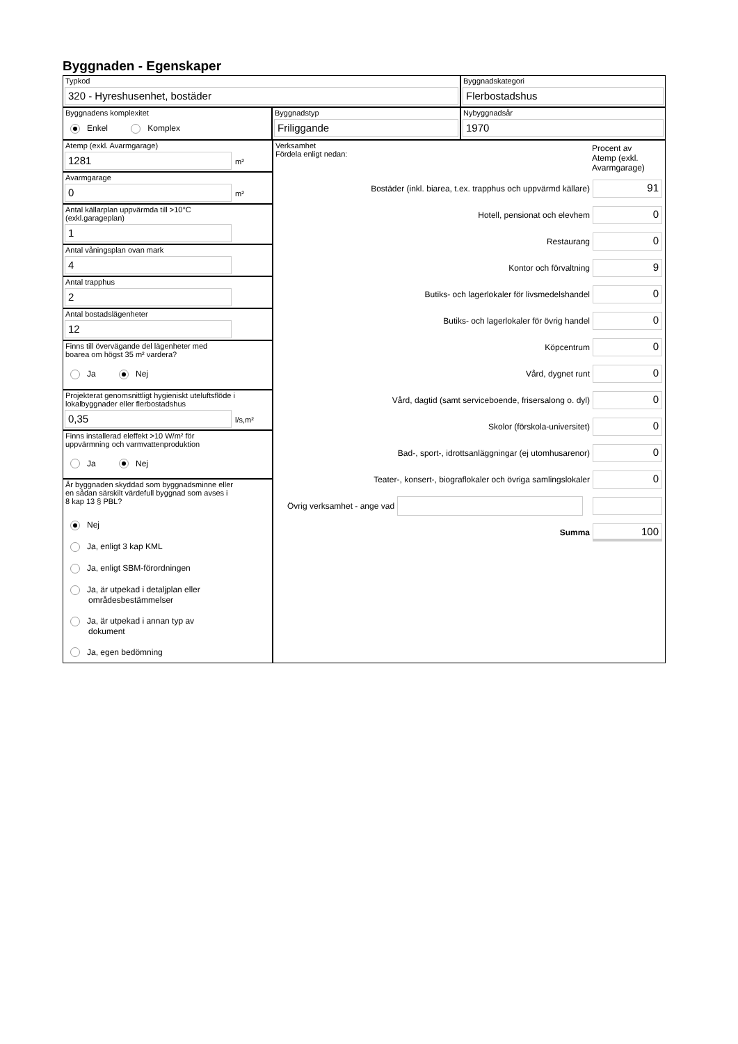Byggnaden - Egenskaper
Typkod
320 - Hyreshusenhet, bostäder
Byggnadskategori
Flerbostadshus
Byggnadens komplexitet
Enkel Komplex
Byggnadstyp
Friliggande
Nybyggnadsår
1970
Atemp (exkl. Avarmgarage)
1281
m²
Avarmgarage
0
m²
Antal källarplan uppvärmda till >10°C
(exkl.garageplan)
1
Antal våningsplan ovan mark
4
Antal trapphus
2
Antal bostadslägenheter
12
Finns till övervägande del lägenheter med
boarea om högst 35 m² vardera?
Ja Nej
Projekterat genomsnittligt hygieniskt uteluftsflöde i
lokalbyggnader eller flerbostadshus
0,35
l/s,m²
Finns installerad eleffekt >10 W/m² för
uppvärmning och varmvattenproduktion
Ja Nej
Är byggnaden skyddad som byggnadsminne eller
en sådan särskilt värdefull byggnad som avses i
8 kap 13 § PBL?
Nej
Ja, enligt 3 kap KML
Ja, enligt SBM-förordningen
Ja, är utpekad i detaljplan eller
områdesbestämmelser
Ja, är utpekad i annan typ av
dokument
Ja, egen bedömning
Verksamhet
Fördela enligt nedan:
Procent av
Atemp (exkl.
Avarmgarage)
Bostäder (inkl. biarea, t.ex. trapphus och uppvärmd källare)
91
Hotell, pensionat och elevhem
0
Restaurang
0
Kontor och förvaltning
9
Butiks- och lagerlokaler för livsmedelshandel
0
Butiks- och lagerlokaler för övrig handel
0
Köpcentrum
0
Vård, dygnet runt
0
Vård, dagtid (samt serviceboende, frisersalong o. dyl)
0
Skolor (förskola-universitet)
0
Bad-, sport-, idrottsanläggningar (ej utomhusarenor)
0
Teater-, konsert-, biograflokaler och övriga samlingslokaler
0
Övrig verksamhet - ange vad
Summa
100